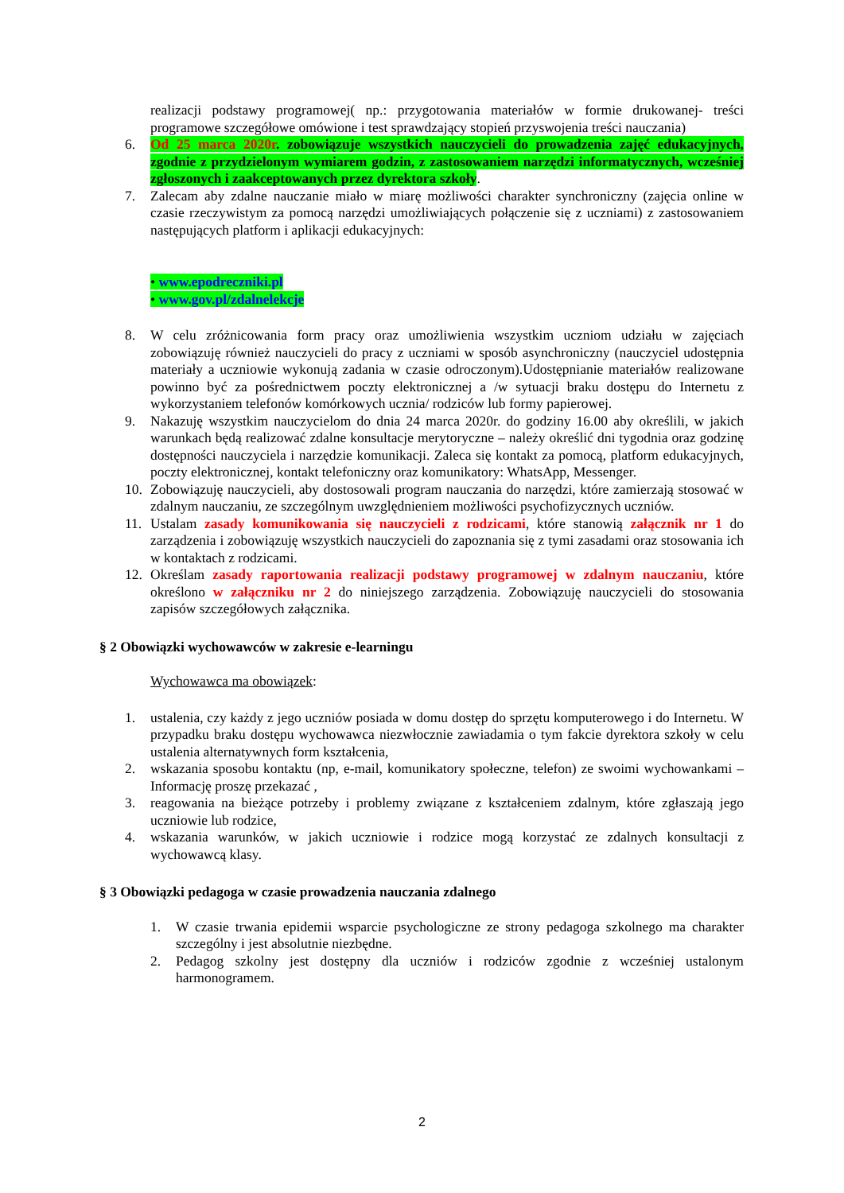realizacji podstawy programowej( np.: przygotowania materiałów w formie drukowanej- treści programowe szczegółowe omówione i test sprawdzający stopień przyswojenia treści nauczania)
6. Od 25 marca 2020r. zobowiązuje wszystkich nauczycieli do prowadzenia zajęć edukacyjnych, zgodnie z przydzielonym wymiarem godzin, z zastosowaniem narzędzi informatycznych, wcześniej zgłoszonych i zaakceptowanych przez dyrektora szkoły.
7. Zalecam aby zdalne nauczanie miało w miarę możliwości charakter synchroniczny (zajęcia online w czasie rzeczywistym za pomocą narzędzi umożliwiających połączenie się z uczniami) z zastosowaniem następujących platform i aplikacji edukacyjnych:
• www.epodreczniki.pl
• www.gov.pl/zdalnelekcje
8. W celu zróżnicowania form pracy oraz umożliwienia wszystkim uczniom udziału w zajęciach zobowiązuję również nauczycieli do pracy z uczniami w sposób asynchroniczny (nauczyciel udostępnia materiały a uczniowie wykonują zadania w czasie odroczonym).Udostępnianie materiałów realizowane powinno być za pośrednictwem poczty elektronicznej a /w sytuacji braku dostępu do Internetu z wykorzystaniem telefonów komórkowych ucznia/ rodziców lub formy papierowej.
9. Nakazuję wszystkim nauczycielom do dnia 24 marca 2020r. do godziny 16.00 aby określili, w jakich warunkach będą realizować zdalne konsultacje merytoryczne – należy określić dni tygodnia oraz godzinę dostępności nauczyciela i narzędzie komunikacji. Zaleca się kontakt za pomocą, platform edukacyjnych, poczty elektronicznej, kontakt telefoniczny oraz komunikatory: WhatsApp, Messenger.
10. Zobowiązuję nauczycieli, aby dostosowali program nauczania do narzędzi, które zamierzają stosować w zdalnym nauczaniu, ze szczególnym uwzględnieniem możliwości psychofizycznych uczniów.
11. Ustalam zasady komunikowania się nauczycieli z rodzicami, które stanowią załącznik nr 1 do zarządzenia i zobowiązuję wszystkich nauczycieli do zapoznania się z tymi zasadami oraz stosowania ich w kontaktach z rodzicami.
12. Określam zasady raportowania realizacji podstawy programowej w zdalnym nauczaniu, które określono w załączniku nr 2 do niniejszego zarządzenia. Zobowiązuję nauczycieli do stosowania zapisów szczegółowych załącznika.
§ 2 Obowiązki wychowawców w zakresie e-learningu
Wychowawca ma obowiązek:
1. ustalenia, czy każdy z jego uczniów posiada w domu dostęp do sprzętu komputerowego i do Internetu. W przypadku braku dostępu wychowawca niezwłocznie zawiadamia o tym fakcie dyrektora szkoły w celu ustalenia alternatywnych form kształcenia,
2. wskazania sposobu kontaktu (np, e-mail, komunikatory społeczne, telefon) ze swoimi wychowankami – Informację proszę przekazać ,
3. reagowania na bieżące potrzeby i problemy związane z kształceniem zdalnym, które zgłaszają jego uczniowie lub rodzice,
4. wskazania warunków, w jakich uczniowie i rodzice mogą korzystać ze zdalnych konsultacji z wychowawcą klasy.
§ 3 Obowiązki pedagoga w czasie prowadzenia nauczania zdalnego
1. W czasie trwania epidemii wsparcie psychologiczne ze strony pedagoga szkolnego ma charakter szczególny i jest absolutnie niezbędne.
2. Pedagog szkolny jest dostępny dla uczniów i rodziców zgodnie z wcześniej ustalonym harmonogramem.
2